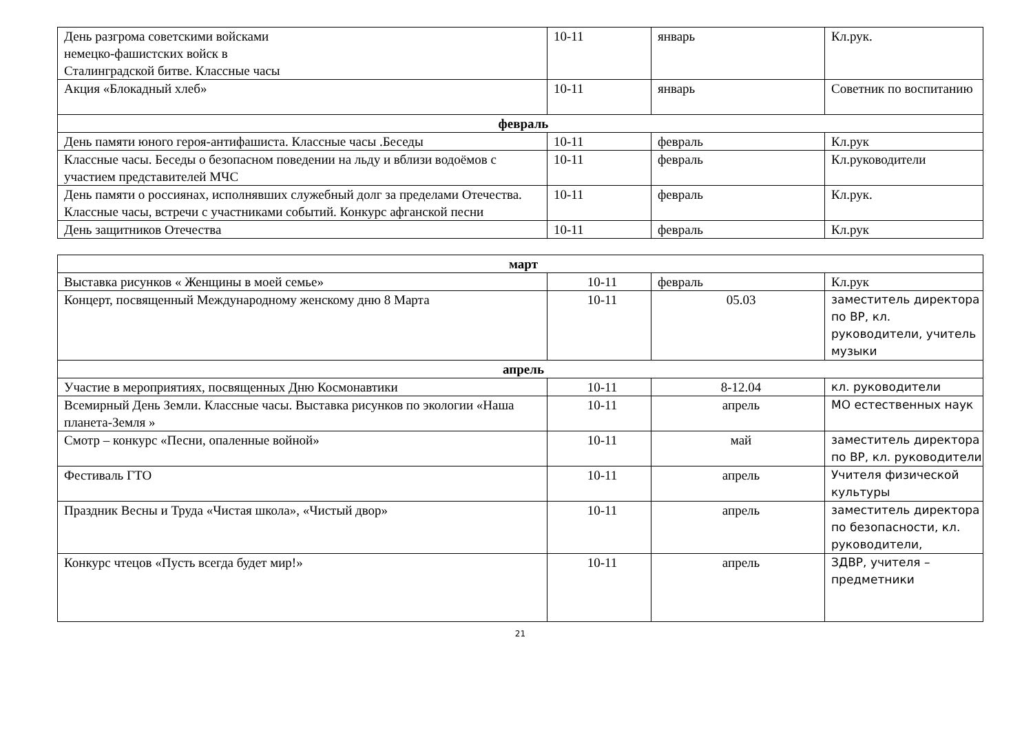| День разгрома советскими войсками немецко-фашистских войск в Сталинградской битве. Классные часы | 10-11 | январь | Кл.рук. |
| Акция «Блокадный хлеб» | 10-11 | январь | Советник по воспитанию |
| февраль | | | |
| День памяти юного героя-антифашиста. Классные часы .Беседы | 10-11 | февраль | Кл.рук |
| Классные часы. Беседы о безопасном поведении на льду и вблизи водоёмов с участием представителей МЧС | 10-11 | февраль | Кл.руководители |
| День памяти о россиянах, исполнявших служебный долг за пределами Отечества. Классные часы, встречи с участниками событий. Конкурс афганской песни | 10-11 | февраль | Кл.рук. |
| День защитников Отечества | 10-11 | февраль | Кл.рук |
| март | | | |
| Выставка рисунков « Женщины в моей семье» | 10-11 | февраль | Кл.рук |
| Концерт, посвященный Международному женскому дню 8 Марта | 10-11 | 05.03 | заместитель директора по ВР, кл. руководители, учитель музыки |
| апрель | | | |
| Участие в мероприятиях, посвященных Дню Космонавтики | 10-11 | 8-12.04 | кл. руководители |
| Всемирный День Земли. Классные часы. Выставка рисунков по экологии «Наша планета-Земля » | 10-11 | апрель | МО естественных наук |
| Смотр – конкурс «Песни, опаленные войной» | 10-11 | май | заместитель директора по ВР, кл. руководители |
| Фестиваль ГТО | 10-11 | апрель | Учителя физической культуры |
| Праздник Весны и Труда «Чистая школа», «Чистый двор» | 10-11 | апрель | заместитель директора по безопасности, кл. руководители, |
| Конкурс чтецов «Пусть всегда будет мир!» | 10-11 | апрель | ЗДВР, учителя – предметники |
21